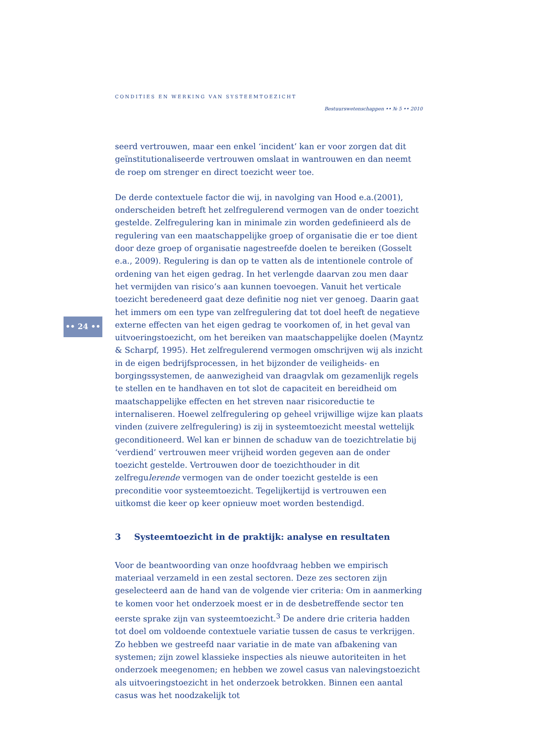CONDITIES EN WERKING VAN SYSTEEMTOEZICHT
Bestuurswetenschappen •• № 5 •• 2010
•• 24 ••
seerd vertrouwen, maar een enkel ‘incident’ kan er voor zorgen dat dit geïnstitutionaliseerde vertrouwen omslaat in wantrouwen en dan neemt de roep om strenger en direct toezicht weer toe.
De derde contextuele factor die wij, in navolging van Hood e.a.(2001), onderscheiden betreft het zelfregulerend vermogen van de onder toezicht gestelde. Zelfregulering kan in minimale zin worden gedefinieerd als de regulering van een maatschappelijke groep of organisatie die er toe dient door deze groep of organisatie nagestreefde doelen te bereiken (Gosselt e.a., 2009). Regulering is dan op te vatten als de intentionele controle of ordening van het eigen gedrag. In het verlengde daarvan zou men daar het vermijden van risico’s aan kunnen toevoegen. Vanuit het verticale toezicht beredeneerd gaat deze definitie nog niet ver genoeg. Daarin gaat het immers om een type van zelfregulering dat tot doel heeft de negatieve externe effecten van het eigen gedrag te voorkomen of, in het geval van uitvoeringstoezicht, om het bereiken van maatschappelijke doelen (Mayntz & Scharpf, 1995). Het zelfregulerend vermogen omschrijven wij als inzicht in de eigen bedrijfsprocessen, in het bijzonder de veiligheids- en borgingssystemen, de aanwezigheid van draagvlak om gezamenlijk regels te stellen en te handhaven en tot slot de capaciteit en bereidheid om maatschappelijke effecten en het streven naar risicoreductie te internaliseren. Hoewel zelfregulering op geheel vrijwillige wijze kan plaats vinden (zuivere zelfregulering) is zij in systeemtoezicht meestal wettelijk geconditioneerd. Wel kan er binnen de schaduw van de toezichtrelatie bij ‘verdiend’ vertrouwen meer vrijheid worden gegeven aan de onder toezicht gestelde. Vertrouwen door de toezichthouder in dit zelfregulerende vermogen van de onder toezicht gestelde is een preconditie voor systeemtoezicht. Tegelijkertijd is vertrouwen een uitkomst die keer op keer opnieuw moet worden bestendigd.
3 Systeemtoezicht in de praktijk: analyse en resultaten
Voor de beantwoording van onze hoofdvraag hebben we empirisch materiaal verzameld in een zestal sectoren. Deze zes sectoren zijn geselecteerd aan de hand van de volgende vier criteria: Om in aanmerking te komen voor het onderzoek moest er in de desbetreffende sector ten eerste sprake zijn van systeemtoezicht.<sup>3</sup> De andere drie criteria hadden tot doel om voldoende contextuele variatie tussen de casus te verkrijgen. Zo hebben we gestreefd naar variatie in de mate van afbakening van systemen; zijn zowel klassieke inspecties als nieuwe autoriteiten in het onderzoek meegenomen; en hebben we zowel casus van nalevingstoezicht als uitvoeringstoezicht in het onderzoek betrokken. Binnen een aantal casus was het noodzakelijk tot